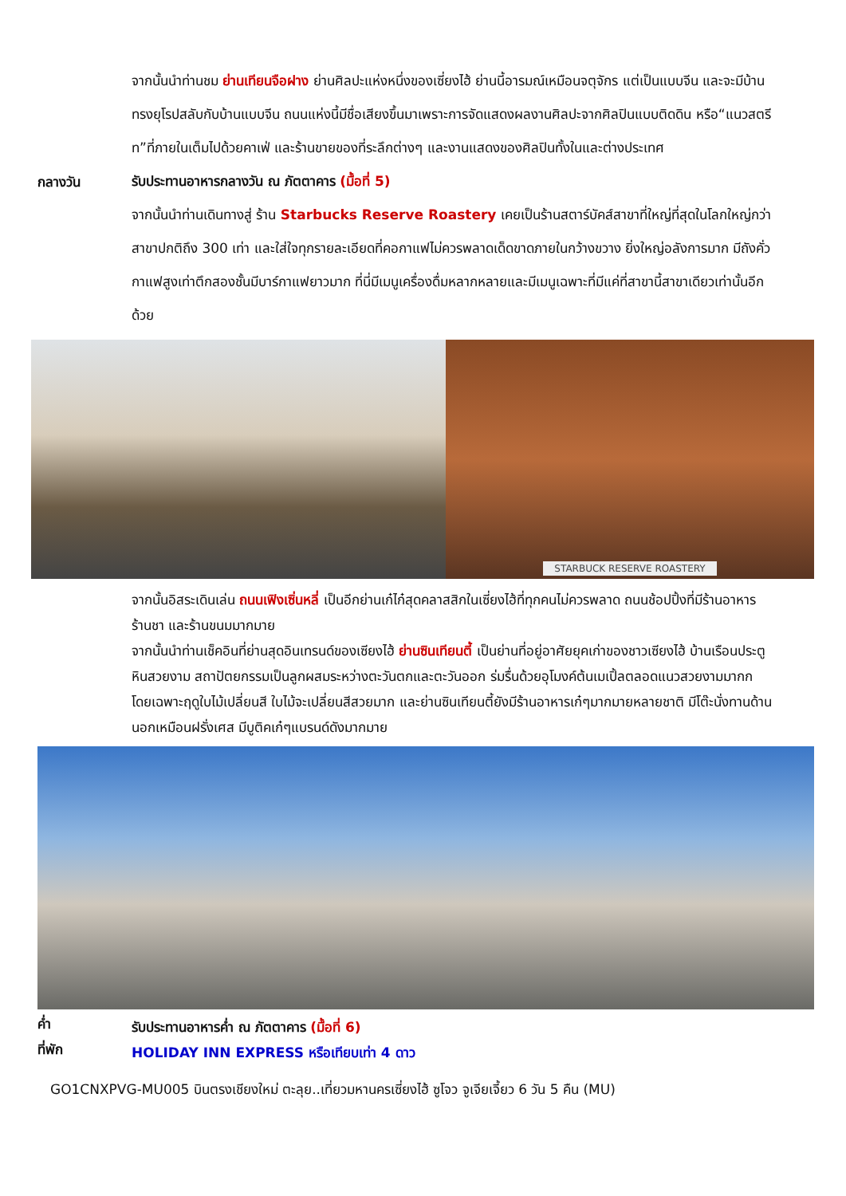จากนั้นนำท่านชม ย่านเทียนจือฝาง ย่านศิลปะแห่งหนึ่งของเซี่ยงไฮ้ ย่านนี้อารมณ์เหมือนจตุจักร แต่เป็นแบบจีน และจะมีบ้านทรงยุโรปสลับกับบ้านแบบจีน ถนนแห่งนี้มีชื่อเสียงขึ้นมาเพราะการจัดแสดงผลงานศิลปะจากศิลปินแบบติดดิน หรือ“แนวสตรีท”ที่ภายในเต็มไปด้วยคาเฟ่ และร้านขายของที่ระลึกต่างๆ และงานแสดงของศิลปินทั้งในและต่างประเทศ
กลางวัน
รับประทานอาหารกลางวัน ณ ภัตตาคาร (มื้อที่ 5)
จากนั้นนำท่านเดินทางสู่ ร้าน Starbucks Reserve Roastery เคยเป็นร้านสตาร์บัคส์สาขาที่ใหญ่ที่สุดในโลกใหญ่กว่าสาขาปกติถึง 300 เท่า และใส่ใจทุกรายละเอียดที่คอกาแฟไม่ควรพลาดเด็ดขาดภายในกว้างขวาง ยิ่งใหญ่อลังการมาก มีถังคั่วกาแฟสูงเท่าตึกสองชั้นมีบาร์กาแฟยาวมาก ที่นี่มีเมนูเครื่องดื่มหลากหลายและมีเมนูเฉพาะที่มีแค่ที่สาขานี้สาขาเดียวเท่านั้นอีกด้วย
STARBUCK RESERVE ROASTERY
จากนั้นอิสระเดินเล่น ถนนเฟิงเซิ่นหลี่ เป็นอีกย่านเก๋ไก๋สุดคลาสสิกในเซี่ยงไฮ้ที่ทุกคนไม่ควรพลาด ถนนช้อปปิ้งที่มีร้านอาหาร ร้านชา และร้านขนมมากมาย
จากนั้นนำท่านเช็คอินที่ย่านสุดอินเทรนด์ของเซียงไฮ้ ย่านซินเทียนตี้ เป็นย่านที่อยู่อาศัยยุคเก่าของชาวเซียงไฮ้ บ้านเรือนประตูหินสวยงาม สถาปัตยกรรมเป็นลูกผสมระหว่างตะวันตกและตะวันออก ร่มรื่นด้วยอุโมงค์ต้นเมเปิ้ลตลอดแนวสวยงามมากก โดยเฉพาะฤดูใบไม้เปลี่ยนสี ใบไม้จะเปลี่ยนสีสวยมาก และย่านซินเทียนตี้ยังมีร้านอาหารเก๋ๆมากมายหลายชาติ มีโต๊ะนั่งทานด้านนอกเหมือนฝรั่งเศส มีบูติคเก๋ๆแบรนด์ดังมากมาย
ค่ำ
รับประทานอาหารค่ำ ณ ภัตตาคาร (มื้อที่ 6)
ที่พัก
HOLIDAY INN EXPRESS หรือเทียบเท่า 4 ดาว
GO1CNXPVG-MU005 บินตรงเชียงใหม่ ตะลุย..เที่ยวมหานครเซี่ยงไฮ้ ซูโจว จูเจียเจี้ยว 6 วัน 5 คืน (MU)